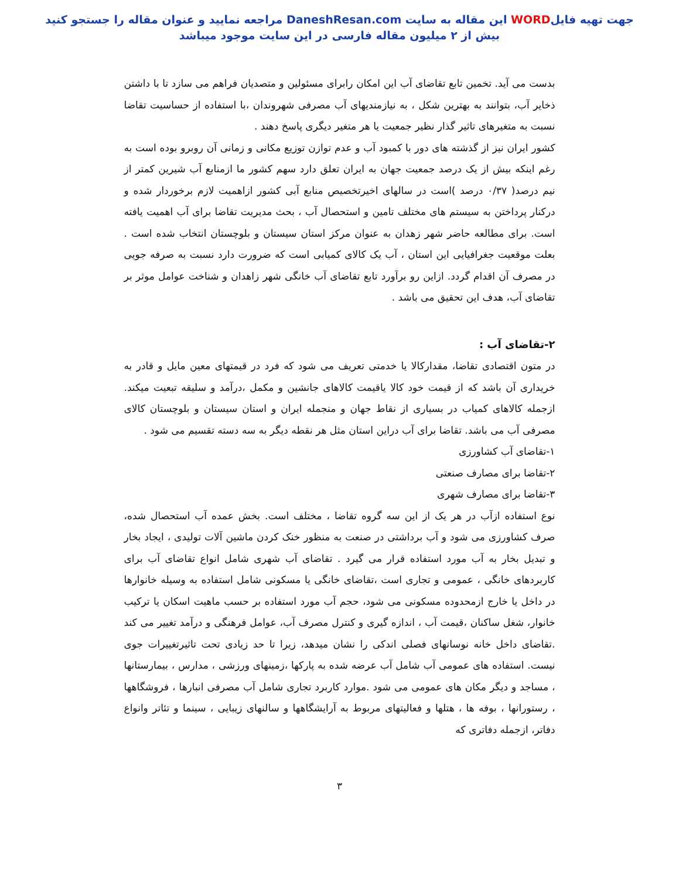جهت تهیه فایلWORD این مقاله به سایت DaneshResan.com مراجعه نمایید و عنوان مقاله را جستجو کنید
بیش از ۲ میلیون مقاله فارسی در این سایت موجود میباشد
بدست می آید. تخمین تابع تقاضای آب این امکان رابرای مسئولین و متصدیان فراهم می سازد تا با داشتن ذخایر آب، بتوانند به بهترین شکل ، به نیازمندیهای آب مصرفی شهروندان ،با استفاده از حساسیت تقاضا نسبت به متغیرهای تاثیر گذار نظیر جمعیت یا هر متغیر دیگری پاسخ دهند .
کشور ایران نیز از گذشته های دور با کمبود آب و عدم توازن توزیع مکانی و زمانی آن روبرو بوده است به رغم اینکه بیش از یک درصد جمعیت جهان به ایران تعلق دارد سهم کشور ما ازمنابع آب شیرین کمتر از نیم درصد( ۰/۳۷ درصد )است در سالهای اخیرتخصیص منابع آبی کشور ازاهمیت لازم برخوردار شده و درکنار پرداختن به سیستم های مختلف تامین و استحصال آب ، بحث مدیریت تقاضا برای آب اهمیت یافته است. برای مطالعه حاضر شهر زهدان به عنوان مرکز استان سیستان و بلوچستان انتخاب شده است . بعلت موقعیت جغرافیایی این استان ، آب یک کالای کمیابی است که ضرورت دارد نسبت به صرفه جویی در مصرف آن اقدام گردد. ازاین رو برآورد تابع تقاضای آب خانگی شهر زاهدان و شناخت عوامل موثر بر تقاضای آب، هدف این تحقیق می باشد .
۲-تقاضای آب :
در متون اقتصادی تقاضا، مقدارکالا یا خدمتی تعریف می شود که فرد در قیمتهای معین مایل و قادر به خریداری آن باشد که از قیمت خود کالا یاقیمت کالاهای جانشین و مکمل ،درآمد و سلیقه تبعیت میکند. ازجمله کالاهای کمیاب در بسیاری از نقاط جهان و منجمله ایران و استان سیستان و بلوچستان کالای مصرفی آب می باشد. تقاضا برای آب دراین استان مثل هر نقطه دیگر به سه دسته تقسیم می شود .
۱-تقاضای آب کشاورزی
۲-تقاضا برای مصارف صنعتی
۳-تقاضا برای مصارف شهری
نوع استفاده ازآب در هر یک از این سه گروه تقاضا ، مختلف است. بخش عمده آب استحصال شده، صرف کشاورزی می شود و آب برداشتی در صنعت به منظور خنک کردن ماشین آلات تولیدی ، ایجاد بخار و تبدیل بخار به آب مورد استفاده قرار می گیرد . تقاضای آب شهری شامل انواع تقاضای آب برای کاربردهای خانگی ، عمومی و تجاری است ،تقاضای خانگی یا مسکونی شامل استفاده به وسیله خانوارها در داخل یا خارج ازمحدوده مسکونی می شود، حجم آب مورد استفاده بر حسب ماهیت اسکان یا ترکیب خانوار، شغل ساکنان ،قیمت آب ، اندازه گیری و کنترل مصرف آب، عوامل فرهنگی و درآمد تغییر می کند .تقاضای داخل خانه نوسانهای فصلی اندکی را نشان میدهد، زیرا تا حد زیادی تحت تاثیرتغییرات جوی نیست. استفاده های عمومی آب شامل آب عرضه شده به پارکها ،زمینهای ورزشی ، مدارس ، بیمارستانها ، مساجد و دیگر مکان های عمومی می شود .موارد کاربرد تجاری شامل آب مصرفی انبارها ، فروشگاهها ، رستورانها ، بوفه ها ، هتلها و فعالیتهای مربوط به آرایشگاهها و سالنهای زیبایی ، سینما و تئاتر وانواع دفاتر، ازجمله دفاتری که
۳